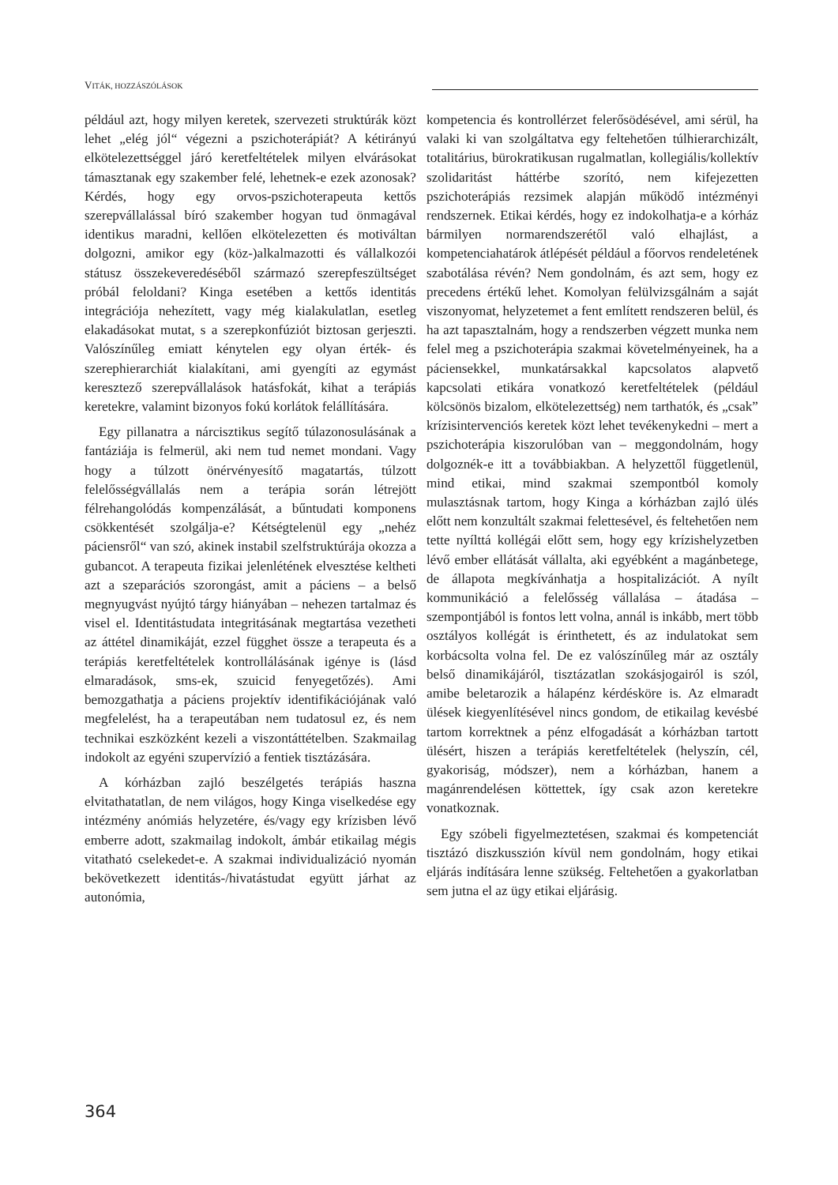VITÁK, HOZZÁSZÓLÁSOK
például azt, hogy milyen keretek, szervezeti struktúrák közt lehet „elég jól“ végezni a pszichoterápiát? A kétirányú elkötelezettséggel járó keretfeltételek milyen elvárásokat támasztanak egy szakember felé, lehetnek-e ezek azonosak? Kérdés, hogy egy orvos-pszichoterapeuta kettős szerepvállalással bíró szakember hogyan tud önmagával identikus maradni, kellően elkötelezetten és motiváltan dolgozni, amikor egy (köz-)alkalmazotti és vállalkozói státusz összekeveredéséből származó szerepfeszültséget próbál feloldani? Kinga esetében a kettős identitás integrációja nehezített, vagy még kialakulatlan, esetleg elakadásokat mutat, s a szerepkonfúziót biztosan gerjeszti. Valószínűleg emiatt kénytelen egy olyan érték- és szerephierarchiát kialakítani, ami gyengíti az egymást keresztező szerepvállalások hatásfokát, kihat a terápiás keretekre, valamint bizonyos fokú korlátok felállítására.
Egy pillanatra a nárcisztikus segítő túlazonosulásának a fantáziája is felmerül, aki nem tud nemet mondani. Vagy hogy a túlzott önérvényesítő magatartás, túlzott felelősségvállalás nem a terápia során létrejött félrehangolódás kompenzálását, a bűntudati komponens csökkentését szolgálja-e? Kétségtelenül egy „nehéz páciensről“ van szó, akinek instabil szelfstruktúrája okozza a gubancot. A terapeuta fizikai jelenlétének elvesztése keltheti azt a szeparációs szorongást, amit a páciens – a belső megnyugvást nyújtó tárgy hiányában – nehezen tartalmaz és visel el. Identitástudata integritásának megtartása vezetheti az áttétel dinamikáját, ezzel függhet össze a terapeuta és a terápiás keretfeltételek kontrollálásának igénye is (lásd elmaradások, sms-ek, szuicid fenyegetőzés). Ami bemozgathatja a páciens projektív identifikációjának való megfelelést, ha a terapeutában nem tudatosul ez, és nem technikai eszközként kezeli a viszontáttételben. Szakmailag indokolt az egyéni szupervízió a fentiek tisztázására.
A kórházban zajló beszélgetés terápiás haszna elvitathatatlan, de nem világos, hogy Kinga viselkedése egy intézmény anómiás helyzetére, és/vagy egy krízisben lévő emberre adott, szakmailag indokolt, ámbár etikailag mégis vitatható cselekedet-e. A szakmai individualizáció nyomán bekövetkezett identitás-/hivatástudat együtt járhat az autonómia,
kompetencia és kontrollérzet felerősödésével, ami sérül, ha valaki ki van szolgáltatva egy feltehetően túlhierarchizált, totalitárius, bürokratikusan rugalmatlan, kollegiális/kollektív szolidaritást háttérbe szorító, nem kifejezetten pszichoterápiás rezsimek alapján működő intézményi rendszernek. Etikai kérdés, hogy ez indokolhatja-e a kórház bármilyen normarendszerétől való elhajlást, a kompetenciahatárok átlépését például a főorvos rendeletének szabotálása révén? Nem gondolnám, és azt sem, hogy ez precedens értékű lehet. Komolyan felülvizsgálnám a saját viszonyomat, helyzetemet a fent említett rendszeren belül, és ha azt tapasztalnám, hogy a rendszerben végzett munka nem felel meg a pszichoterápia szakmai követelményeinek, ha a páciensekkel, munkatársakkal kapcsolatos alapvető kapcsolati etikára vonatkozó keretfeltételek (például kölcsönös bizalom, elkötelezettség) nem tarthatók, és „csak” krízisintervenciós keretek közt lehet tevékenykedni – mert a pszichoterápia kiszorulóban van – meggondolnám, hogy dolgoznék-e itt a továbbiakban. A helyzettől függetlenül, mind etikai, mind szakmai szempontból komoly mulasztásnak tartom, hogy Kinga a kórházban zajló ülés előtt nem konzultált szakmai felettesével, és feltehetően nem tette nyílttá kollégái előtt sem, hogy egy krízishelyzetben lévő ember ellátását vállalta, aki egyébként a magánbetege, de állapota megkívánhatja a hospitalizációt. A nyílt kommunikáció a felelősség vállalása – átadása – szempontjából is fontos lett volna, annál is inkább, mert több osztályos kollégát is érinthetett, és az indulatokat sem korbácsolta volna fel. De ez valószínűleg már az osztály belső dinamikájáról, tisztázatlan szokásjogairól is szól, amibe beletarozik a hálapénz kérdésköre is. Az elmaradt ülések kiegyenlítésével nincs gondom, de etikailag kevésbé tartom korrektnek a pénz elfogadását a kórházban tartott ülésért, hiszen a terápiás keretfeltételek (helyszín, cél, gyakoriság, módszer), nem a kórházban, hanem a magánrendelésen köttettek, így csak azon keretekre vonatkoznak.
Egy szóbeli figyelmeztetésen, szakmai és kompetenciát tisztázó diszkusszión kívül nem gondolnám, hogy etikai eljárás indítására lenne szükség. Feltehetően a gyakorlatban sem jutna el az ügy etikai eljárásig.
364